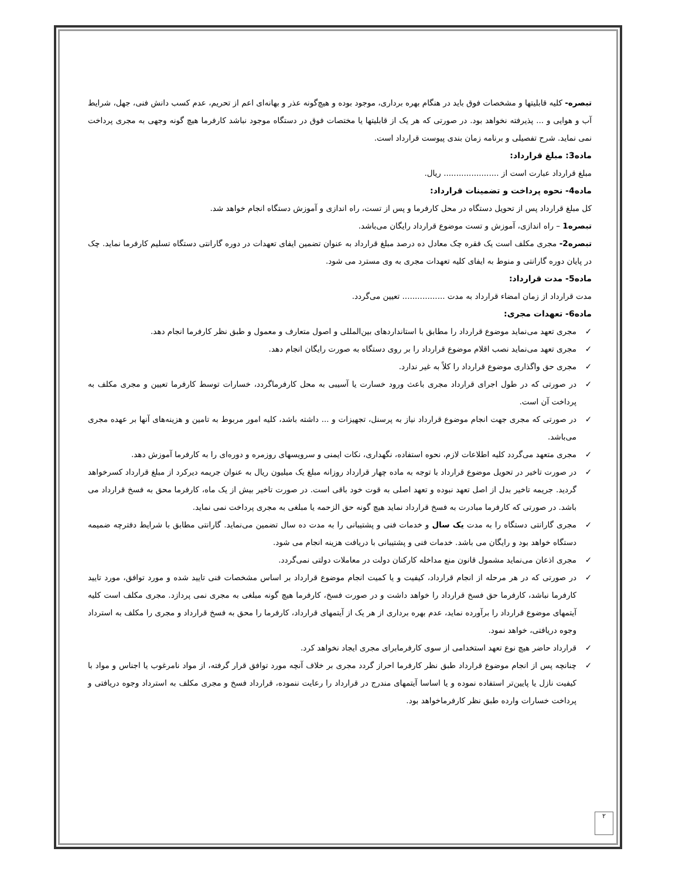تبصره- کلیه قابلیتها و مشخصات فوق باید در هنگام بهره برداری، موجود بوده و هیچ‌گونه عذر و بهانه‌ای اعم از تحریم، عدم کسب دانش فنی، جهل، شرایط آب و هوایی و ... پذیرفته نخواهد بود. در صورتی که هر یک از قابلیتها یا مختصات فوق در دستگاه موجود نباشد کارفرما هیچ گونه وجهی به مجری پرداخت نمی نماید. شرح تفصیلی و برنامه زمان بندی پیوست قرارداد است.
ماده3: مبلغ قرارداد:
مبلغ قرارداد عبارت است از ...................... ریال.
ماده4- نحوه پرداخت و تضمینات قرارداد:
کل مبلغ قرارداد پس از تحویل دستگاه در محل کارفرما و پس از تست، راه اندازی و آموزش دستگاه انجام خواهد شد.
تبصره1 – راه اندازی، آموزش و تست موضوع قرارداد رایگان می‌باشد.
تبصره2- مجری مکلف است یک فقره چک معادل ده درصد مبلغ قرارداد به عنوان تضمین ایفای تعهدات در دوره گارانتی دستگاه تسلیم کارفرما نماید. چک در پایان دوره گارانتی و منوط به ایفای کلیه تعهدات مجری به وی مسترد می شود.
ماده5- مدت قرارداد:
مدت قرارداد از زمان امضاء قرارداد به مدت ................. تعیین می‌گردد.
ماده6- تعهدات مجری:
✓ مجری تعهد می‌نماید موضوع قرارداد را مطابق با استانداردهای بین‌المللی و اصول متعارف و معمول و طبق نظر کارفرما انجام دهد.
✓ مجری تعهد می‌نماید نصب اقلام موضوع قرارداد را بر روی دستگاه به صورت رایگان انجام دهد.
✓ مجری حق واگذاری موضوع قرارداد را کلاً به غیر ندارد.
✓ در صورتی که در طول اجرای قرارداد مجری باعث ورود خسارت یا آسیبی به محل کارفرماگردد، خسارات توسط کارفرما تعیین و مجری مکلف به پرداخت آن است.
✓ در صورتی که مجری جهت انجام موضوع قرارداد نیاز به پرسنل، تجهیزات و ... داشته باشد، کلیه امور مربوط به تامین و هزینه‌های آنها بر عهده مجری می‌باشد.
✓ مجری متعهد می‌گردد کلیه اطلاعات لازم، نحوه استفاده، نگهداری، نکات ایمنی و سرویسهای روزمره و دوره‌ای را به کارفرما آموزش دهد.
✓ در صورت تاخیر در تحویل موضوع قرارداد با توجه به ماده چهار قرارداد روزانه مبلغ یک میلیون ریال به عنوان جریمه دیرکرد از مبلغ قرارداد کسرخواهد گردید. جریمه تاخیر بدل از اصل تعهد نبوده و تعهد اصلی به قوت خود باقی است. در صورت تاخیر بیش از یک ماه، کارفرما محق به فسخ قرارداد می باشد. در صورتی که کارفرما مبادرت به فسخ قرارداد نماید هیچ گونه حق الزحمه یا مبلغی به مجری پرداخت نمی نماید.
✓ مجری گارانتی دستگاه را به مدت یک سال و خدمات فنی و پشتیبانی را به مدت ده سال تضمین می‌نماید. گارانتی مطابق با شرایط دفترچه ضمیمه دستگاه خواهد بود و رایگان می باشد. خدمات فنی و پشتیبانی با دریافت هزینه انجام می شود.
✓ مجری اذعان می‌نماید مشمول قانون منع مداخله کارکنان دولت در معاملات دولتی نمی‌گردد.
✓ در صورتی که در هر مرحله از انجام قرارداد، کیفیت و یا کمیت انجام موضوع قرارداد بر اساس مشخصات فنی تایید شده و مورد توافق، مورد تایید کارفرما نباشد، کارفرما حق فسخ قرارداد را خواهد داشت و در صورت فسخ، کارفرما هیچ گونه مبلغی به مجری نمی پردازد. مجری مکلف است کلیه آیتمهای موضوع قرارداد را برآورده نماید، عدم بهره برداری از هر یک از آیتمهای قرارداد، کارفرما را محق به فسخ قرارداد و مجری را مکلف به استرداد وجوه دریافتی، خواهد نمود.
✓ قرارداد حاضر هیچ نوع تعهد استخدامی از سوی کارفرمابرای مجری ایجاد نخواهد کرد.
✓ چنانچه پس از انجام موضوع قرارداد طبق نظر کارفرما احراز گردد مجری بر خلاف آنچه مورد توافق قرار گرفته، از مواد نامرغوب یا اجناس و مواد با کیفیت نازل یا پایین‌تر استفاده نموده و یا اساسا آیتمهای مندرج در قرارداد را رعایت ننموده، قرارداد فسخ و مجری مکلف به استرداد وجوه دریافتی و پرداخت خسارات وارده طبق نظر کارفرماخواهد بود.
۲